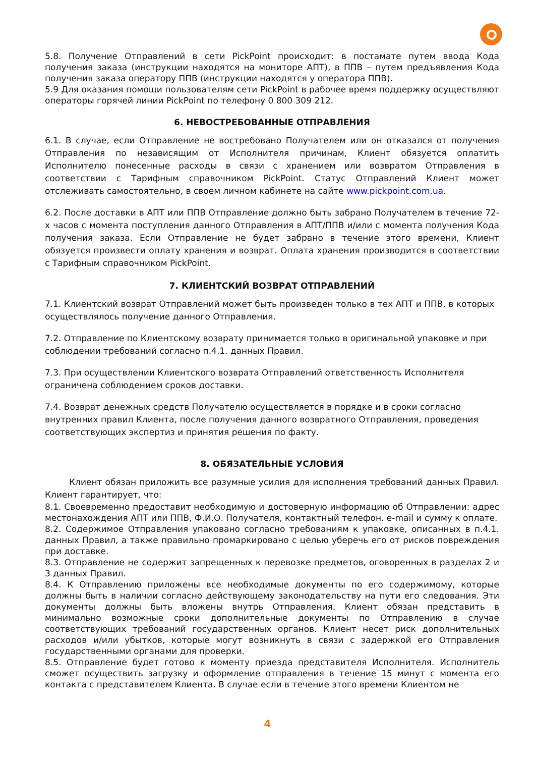5.8. Получение Отправлений в сети PickPoint происходит: в постамате путем ввода Кода получения заказа (инструкции находятся на мониторе АПТ), в ППВ – путем предъявления Кода получения заказа оператору ППВ (инструкции находятся у оператора ППВ).
5.9 Для оказания помощи пользователям сети PickPoint в рабочее время поддержку осуществляют операторы горячей линии PickPoint по телефону 0 800 309 212.
6. НЕВОСТРЕБОВАННЫЕ ОТПРАВЛЕНИЯ
6.1. В случае, если Отправление не востребовано Получателем или он отказался от получения Отправления по независящим от Исполнителя причинам, Клиент обязуется оплатить Исполнителю понесенные расходы в связи с хранением или возвратом Отправления в соответствии с Тарифным справочником PickPoint. Статус Отправлений Клиент может отслеживать самостоятельно, в своем личном кабинете на сайте www.pickpoint.com.ua.
6.2. После доставки в АПТ или ППВ Отправление должно быть забрано Получателем в течение 72-х часов с момента поступления данного Отправления в АПТ/ППВ и/или с момента получения Кода получения заказа. Если Отправление не будет забрано в течение этого времени, Клиент обязуется произвести оплату хранения и возврат. Оплата хранения производится в соответствии с Тарифным справочником PickPoint.
7. КЛИЕНТСКИЙ ВОЗВРАТ ОТПРАВЛЕНИЙ
7.1. Клиентский возврат Отправлений может быть произведен только в тех АПТ и ППВ, в которых осуществлялось получение данного Отправления.
7.2. Отправление по Клиентскому возврату принимается только в оригинальной упаковке и при соблюдении требований согласно п.4.1. данных Правил.
7.3. При осуществлении Клиентского возврата Отправлений ответственность Исполнителя ограничена соблюдением сроков доставки.
7.4. Возврат денежных средств Получателю осуществляется в порядке и в сроки согласно внутренних правил Клиента, после получения данного возвратного Отправления, проведения соответствующих экспертиз и принятия решения по факту.
8. ОБЯЗАТЕЛЬНЫЕ УСЛОВИЯ
Клиент обязан приложить все разумные усилия для исполнения требований данных Правил. Клиент гарантирует, что:
8.1. Своевременно предоставит необходимую и достоверную информацию об Отправлении: адрес местонахождения АПТ или ППВ, Ф.И.О. Получателя, контактный телефон. e-mail и сумму к оплате.
8.2. Содержимое Отправления упаковано согласно требованиям к упаковке, описанных в п.4.1. данных Правил, а также правильно промаркировано с целью уберечь его от рисков повреждения при доставке.
8.3. Отправление не содержит запрещенных к перевозке предметов, оговоренных в разделах 2 и 3 данных Правил.
8.4. К Отправлению приложены все необходимые документы по его содержимому, которые должны быть в наличии согласно действующему законодательству на пути его следования. Эти документы должны быть вложены внутрь Отправления. Клиент обязан представить в минимально возможные сроки дополнительные документы по Отправлению в случае соответствующих требований государственных органов. Клиент несет риск дополнительных расходов и/или убытков, которые могут возникнуть в связи с задержкой его Отправления государственными органами для проверки.
8.5. Отправление будет готово к моменту приезда представителя Исполнителя. Исполнитель сможет осуществить загрузку и оформление отправления в течение 15 минут с момента его контакта с представителем Клиента. В случае если в течение этого времени Клиентом не
4